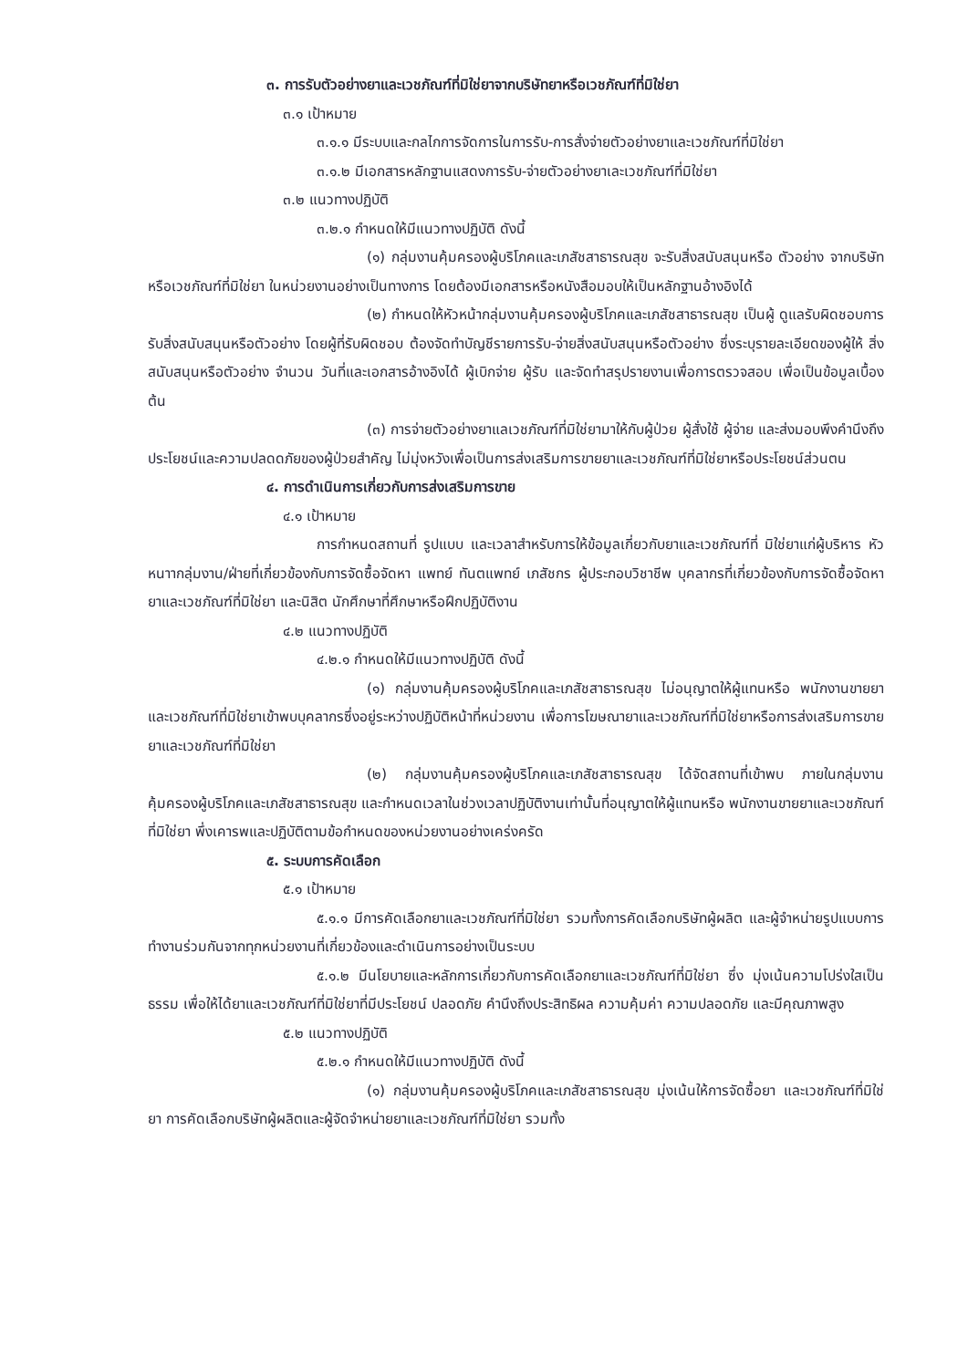๓. การรับตัวอย่างยาและเวชภัณฑ์ที่มิใช่ยาจากบริษัทยาหรือเวชภัณฑ์ที่มิใช่ยา
๓.๑ เป้าหมาย
๓.๑.๑ มีระบบและกลไกการจัดการในการรับ-การสั่งจ่ายตัวอย่างยาและเวชภัณฑ์ที่มิใช่ยา
๓.๑.๒ มีเอกสารหลักฐานแสดงการรับ-จ่ายตัวอย่างยาเละเวชภัณฑ์ที่มิใช่ยา
๓.๒ แนวทางปฏิบัติ
๓.๒.๑ กำหนดให้มีแนวทางปฏิบัติ ดังนี้
(๑) กลุ่มงานคุ้มครองผู้บริโภคและเภสัชสาธารณสุข จะรับสิ่งสนับสนุนหรือ ตัวอย่าง จากบริษัทหรือเวชภัณฑ์ที่มิใช่ยา ในหน่วยงานอย่างเป็นทางการ โดยต้องมีเอกสารหรือหนังสือมอบให้เป็นหลักฐานอ้างอิงได้
(๒) กำหนดให้หัวหน้ากลุ่มงานคุ้มครองผู้บริโภคและเภสัชสาธารณสุข เป็นผู้ ดูแลรับผิดชอบการรับสิ่งสนับสนุนหรือตัวอย่าง โดยผู้ที่รับผิดชอบ ต้องจัดทำบัญชีรายการรับ-จ่ายสิ่งสนับสนุนหรือตัวอย่าง ซึ่งระบุรายละเอียดของผู้ให้ สิ่งสนับสนุนหรือตัวอย่าง จำนวน วันที่และเอกสารอ้างอิงได้ ผู้เบิกจ่าย ผู้รับ และจัดทำสรุปรายงานเพื่อการตรวจสอบ เพื่อเป็นข้อมูลเบื้องต้น
(๓) การจ่ายตัวอย่างยาแลเวชภัณฑ์ที่มิใช่ยามาให้กับผู้ป่วย ผู้สั่งใช้ ผู้จ่าย และส่งมอบพึงคำนึงถึงประโยชน์และความปลดดภัยของผู้ป่วยสำคัญ ไม่มุ่งหวังเพื่อเป็นการส่งเสริมการขายยาและเวชภัณฑ์ที่มิใช่ยาหรือประโยชน์ส่วนตน
๔. การดำเนินการเกี่ยวกับการส่งเสริมการขาย
๔.๑ เป้าหมาย
การกำหนดสถานที่ รูปแบบ และเวลาสำหรับการให้ข้อมูลเกี่ยวกับยาและเวชภัณฑ์ที่ มิใช่ยาแก่ผู้บริหาร หัวหนาากลุ่มงาน/ฝ่ายที่เกี่ยวข้องกับการจัดซื้อจัดหา แพทย์ ทันตแพทย์ เภสัชกร ผู้ประกอบวิชาชีพ บุคลากรที่เกี่ยวข้องกับการจัดซื้อจัดหายาและเวชภัณฑ์ที่มิใช่ยา และนิสิต นักศึกษาที่ศึกษาหรือฝึกปฏิบัติงาน
๔.๒ แนวทางปฏิบัติ
๔.๒.๑ กำหนดให้มีแนวทางปฏิบัติ ดังนี้
(๑) กลุ่มงานคุ้มครองผู้บริโภคและเภสัชสาธารณสุข ไม่อนุญาตให้ผู้แทนหรือ พนักงานขายยาและเวชภัณฑ์ที่มิใช่ยาเข้าพบบุคลากรซึ่งอยู่ระหว่างปฏิบัติหน้าที่หน่วยงาน เพื่อการโฆษณายาและเวชภัณฑ์ที่มิใช่ยาหรือการส่งเสริมการขายยาและเวชภัณฑ์ที่มิใช่ยา
(๒) กลุ่มงานคุ้มครองผู้บริโภคและเภสัชสาธารณสุข ได้จัดสถานที่เข้าพบ ภายในกลุ่มงานคุ้มครองผู้บริโภคและเภสัชสาธารณสุข และกำหนดเวลาในช่วงเวลาปฏิบัติงานเท่านั้นที่อนุญาตให้ผู้แทนหรือ พนักงานขายยาและเวชภัณฑ์ที่มิใช่ยา พึ่งเคารพและปฏิบัติตามข้อกำหนดของหน่วยงานอย่างเคร่งครัด
๕. ระบบการคัดเลือก
๕.๑ เป้าหมาย
๕.๑.๑ มีการคัดเลือกยาและเวชภัณฑ์ที่มิใช่ยา รวมทั้งการคัดเลือกบริษัทผู้ผลิต และผู้จำหน่ายรูปแบบการทำงานร่วมกันจากทุกหน่วยงานที่เกี่ยวข้องและดำเนินการอย่างเป็นระบบ
๕.๑.๒ มีนโยบายและหลักการเกี่ยวกับการคัดเลือกยาและเวชภัณฑ์ที่มิใช่ยา ซึ่ง มุ่งเน้นความโปร่งใสเป็นธรรม เพื่อให้ได้ยาและเวชภัณฑ์ที่มิใช่ยาที่มีประโยชน์ ปลอดภัย คำนึงถึงประสิทธิผล ความคุ้มค่า ความปลอดภัย และมีคุณภาพสูง
๕.๒ แนวทางปฏิบัติ
๕.๒.๑ กำหนดให้มีแนวทางปฏิบัติ ดังนี้
(๑) กลุ่มงานคุ้มครองผู้บริโภคและเภสัชสาธารณสุข มุ่งเน้นให้การจัดซื้อยา และเวชภัณฑ์ที่มิใช่ยา การคัดเลือกบริษัทผู้ผลิตและผู้จัดจำหน่ายยาและเวชภัณฑ์ที่มิใช่ยา รวมทั้ง